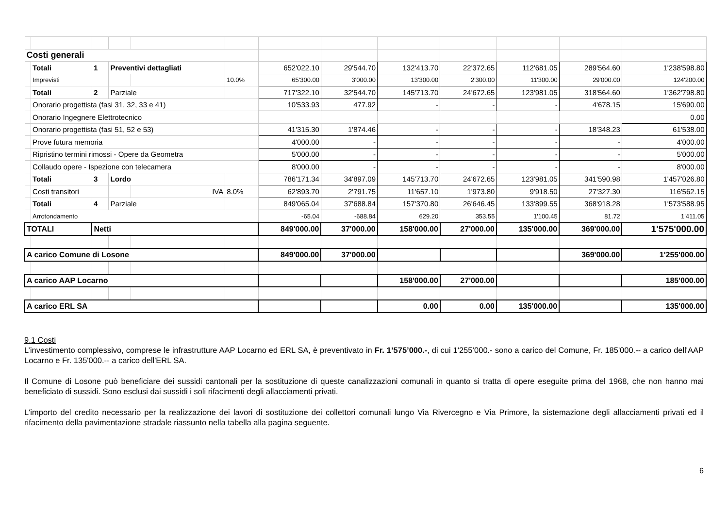| Costi generali | | | | | | | | | | | | |
| | Totali | 1 | Preventivi dettagliati | | | 652'022.10 | 29'544.70 | 132'413.70 | 22'372.65 | 112'681.05 | 289'564.60 | 1'238'598.80 |
| | Imprevisti | | | | 10.0% | 65'300.00 | 3'000.00 | 13'300.00 | 2'300.00 | 11'300.00 | 29'000.00 | 124'200.00 |
| | Totali | 2 | Parziale | | | 717'322.10 | 32'544.70 | 145'713.70 | 24'672.65 | 123'981.05 | 318'564.60 | 1'362'798.80 |
| | Onorario progettista (fasi 31, 32, 33 e 41) | | | | | 10'533.93 | 477.92 | - | - | - | 4'678.15 | 15'690.00 |
| | Onorario Ingegnere Elettrotecnico | | | | | | | | | | | 0.00 |
| | Onorario progettista (fasi 51, 52 e 53) | | | | | 41'315.30 | 1'874.46 | - | - | - | 18'348.23 | 61'538.00 |
| | Prove futura memoria | | | | | 4'000.00 | - | - | - | - | - | 4'000.00 |
| | Ripristino termini rimossi - Opere da Geometra | | | | | 5'000.00 | - | - | - | - | - | 5'000.00 |
| | Collaudo opere - Ispezione con telecamera | | | | | 8'000.00 | - | - | - | - | - | 8'000.00 |
| | Totali | 3 | Lordo | | | 786'171.34 | 34'897.09 | 145'713.70 | 24'672.65 | 123'981.05 | 341'590.98 | 1'457'026.80 |
| | Costi transitori | | | IVA | 8.0% | 62'893.70 | 2'791.75 | 11'657.10 | 1'973.80 | 9'918.50 | 27'327.30 | 116'562.15 |
| | Totali | 4 | Parziale | | | 849'065.04 | 37'688.84 | 157'370.80 | 26'646.45 | 133'899.55 | 368'918.28 | 1'573'588.95 |
| | Arrotondamento | | | | | -65.04 | -688.84 | 629.20 | 353.55 | 1'100.45 | 81.72 | 1'411.05 |
| TOTALI | | Netti | | | | 849'000.00 | 37'000.00 | 158'000.00 | 27'000.00 | 135'000.00 | 369'000.00 | 1'575'000.00 |
| A carico Comune di Losone | | | | | | 849'000.00 | 37'000.00 | | | | 369'000.00 | 1'255'000.00 |
| A carico AAP Locarno | | | | | | | | 158'000.00 | 27'000.00 | | | 185'000.00 |
| A carico ERL SA | | | | | | | | 0.00 | 0.00 | 135'000.00 | | 135'000.00 |
9.1 Costi
L’investimento complessivo, comprese le infrastrutture AAP Locarno ed ERL SA, è preventivato in Fr. 1’575’000.-, di cui 1'255’000.- sono a carico del Comune, Fr. 185'000.-- a carico dell'AAP Locarno e Fr. 135'000.-- a carico dell'ERL SA.
Il Comune di Losone può beneficiare dei sussidi cantonali per la sostituzione di queste canalizzazioni comunali in quanto si tratta di opere eseguite prima del 1968, che non hanno mai beneficiato di sussidi. Sono esclusi dai sussidi i soli rifacimenti degli allacciamenti privati.
L'importo del credito necessario per la realizzazione dei lavori di sostituzione dei collettori comunali lungo Via Rivercegno e Via Primore, la sistemazione degli allacciamenti privati ed il rifacimento della pavimentazione stradale riassunto nella tabella alla pagina seguente.
6